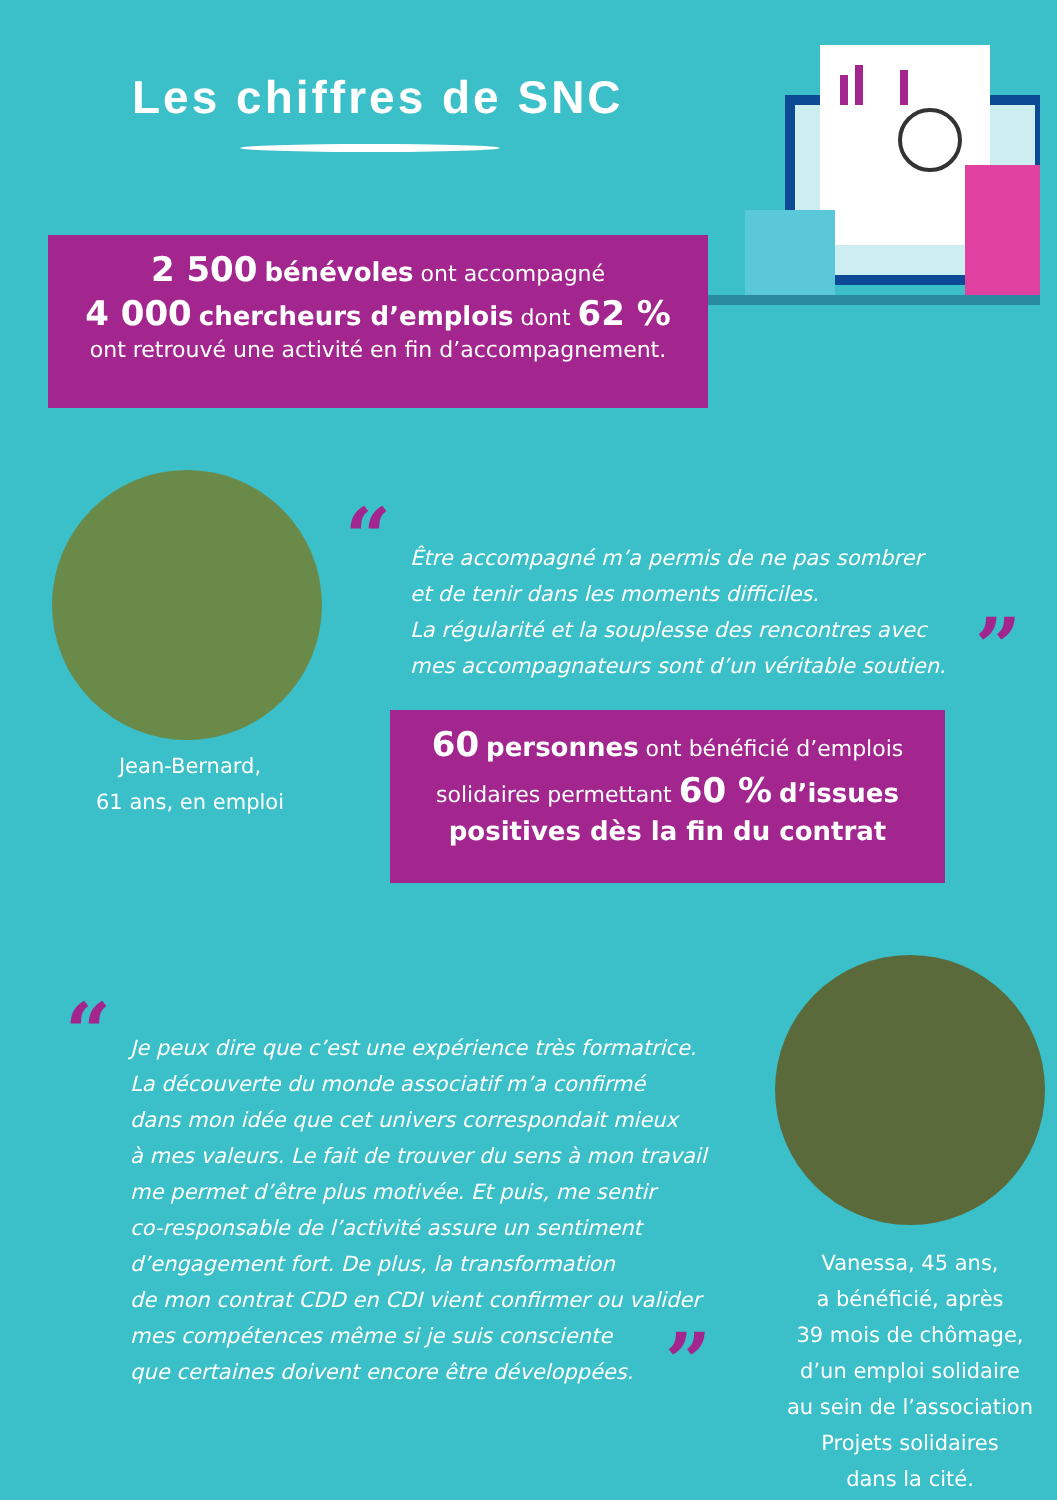Les chiffres de SNC
2 500 bénévoles ont accompagné
4 000 chercheurs d’emplois dont 62 %
ont retrouvé une activité en fin d’accompagnement.
“
Être accompagné m’a permis de ne pas sombrer
et de tenir dans les moments difficiles.
La régularité et la souplesse des rencontres avec
mes accompagnateurs sont d’un véritable soutien.
”
Jean-Bernard,
61 ans, en emploi
60 personnes ont bénéficié d’emplois
solidaires permettant 60 % d’issues
positives dès la fin du contrat
“
Je peux dire que c’est une expérience très formatrice.
La découverte du monde associatif m’a confirmé
dans mon idée que cet univers correspondait mieux
à mes valeurs. Le fait de trouver du sens à mon travail
me permet d’être plus motivée. Et puis, me sentir
co-responsable de l’activité assure un sentiment
d’engagement fort. De plus, la transformation
de mon contrat CDD en CDI vient confirmer ou valider
mes compétences même si je suis consciente
que certaines doivent encore être développées.
”
Vanessa, 45 ans,
a bénéficié, après
39 mois de chômage,
d’un emploi solidaire
au sein de l’association
Projets solidaires
dans la cité.